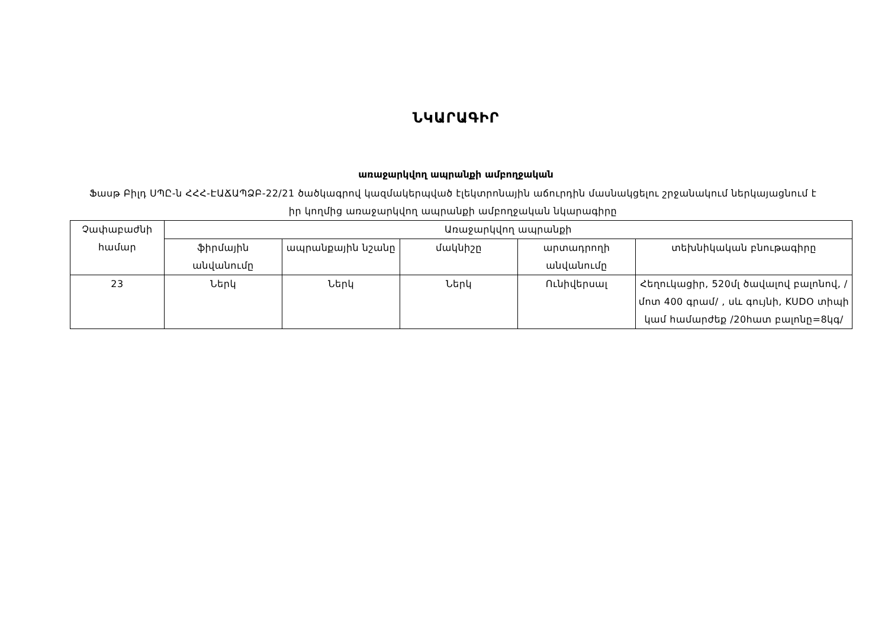ՆԿԱՐԱԳԻՐ
առաջարկվող ապրանքի ամբողջական
Ֆասթ Բիլդ ՍՊԸ-ն ՀՀՀ-ԷԱՃԱՊՁԲ-22/21 ծածկագրով կազմակերպված էլեկտրոնային աճուրդին մասնակցելու շրջանակում ներկայացնում է իր կողմից առաջարկվող ապրանքի ամբողջական նկարագիրը
| Չափաբաժնի համար | Առաջարկվող ապրանքի | | | | |
| --- | --- | --- | --- | --- | --- |
| | ֆիրմային անվանումը | ապրանքային նշանը | մակնիշը | արտադրողի անվանումը | տեխնիկական բնութագիրը |
| 23 | Ներկ | Ներկ | Ներկ | Ունիվերսալ | Հեղուկացիր, 520մլ ծավալով բալոնով, /մոտ 400 գրամ/ , սև գույնի, KUDO տիպի կամ համարժեք /20հատ բալոնը=8կգ/ |